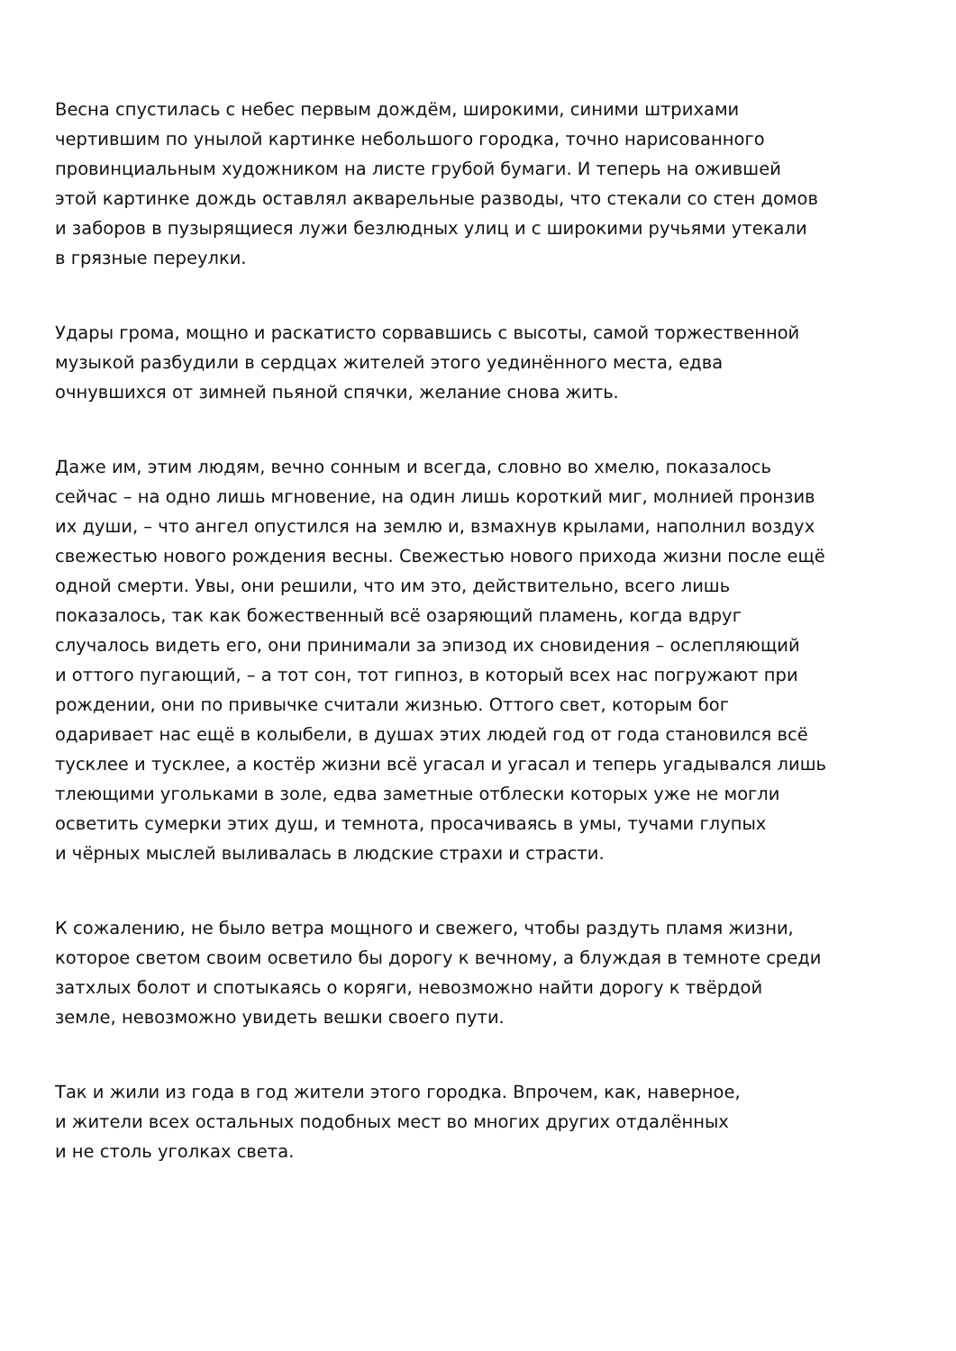Весна спустилась с небес первым дождём, широкими, синими штрихами
чертившим по унылой картинке небольшого городка, точно нарисованного
провинциальным художником на листе грубой бумаги. И теперь на ожившей
этой картинке дождь оставлял акварельные разводы, что стекали со стен домов
и заборов в пузырящиеся лужи безлюдных улиц и с широкими ручьями утекали
в грязные переулки.
Удары грома, мощно и раскатисто сорвавшись с высоты, самой торжественной
музыкой разбудили в сердцах жителей этого уединённого места, едва
очнувшихся от зимней пьяной спячки, желание снова жить.
Даже им, этим людям, вечно сонным и всегда, словно во хмелю, показалось
сейчас – на одно лишь мгновение, на один лишь короткий миг, молнией пронзив
их души, – что ангел опустился на землю и, взмахнув крылами, наполнил воздух
свежестью нового рождения весны. Свежестью нового прихода жизни после ещё
одной смерти. Увы, они решили, что им это, действительно, всего лишь
показалось, так как божественный всё озаряющий пламень, когда вдруг
случалось видеть его, они принимали за эпизод их сновидения – ослепляющий
и оттого пугающий, – а тот сон, тот гипноз, в который всех нас погружают при
рождении, они по привычке считали жизнью. Оттого свет, которым бог
одаривает нас ещё в колыбели, в душах этих людей год от года становился всё
тусклее и тусклее, а костёр жизни всё угасал и угасал и теперь угадывался лишь
тлеющими угольками в золе, едва заметные отблески которых уже не могли
осветить сумерки этих душ, и темнота, просачиваясь в умы, тучами глупых
и чёрных мыслей выливалась в людские страхи и страсти.
К сожалению, не было ветра мощного и свежего, чтобы раздуть пламя жизни,
которое светом своим осветило бы дорогу к вечному, а блуждая в темноте среди
затхлых болот и спотыкаясь о коряги, невозможно найти дорогу к твёрдой
земле, невозможно увидеть вешки своего пути.
Так и жили из года в год жители этого городка. Впрочем, как, наверное,
и жители всех остальных подобных мест во многих других отдалённых
и не столь уголках света.